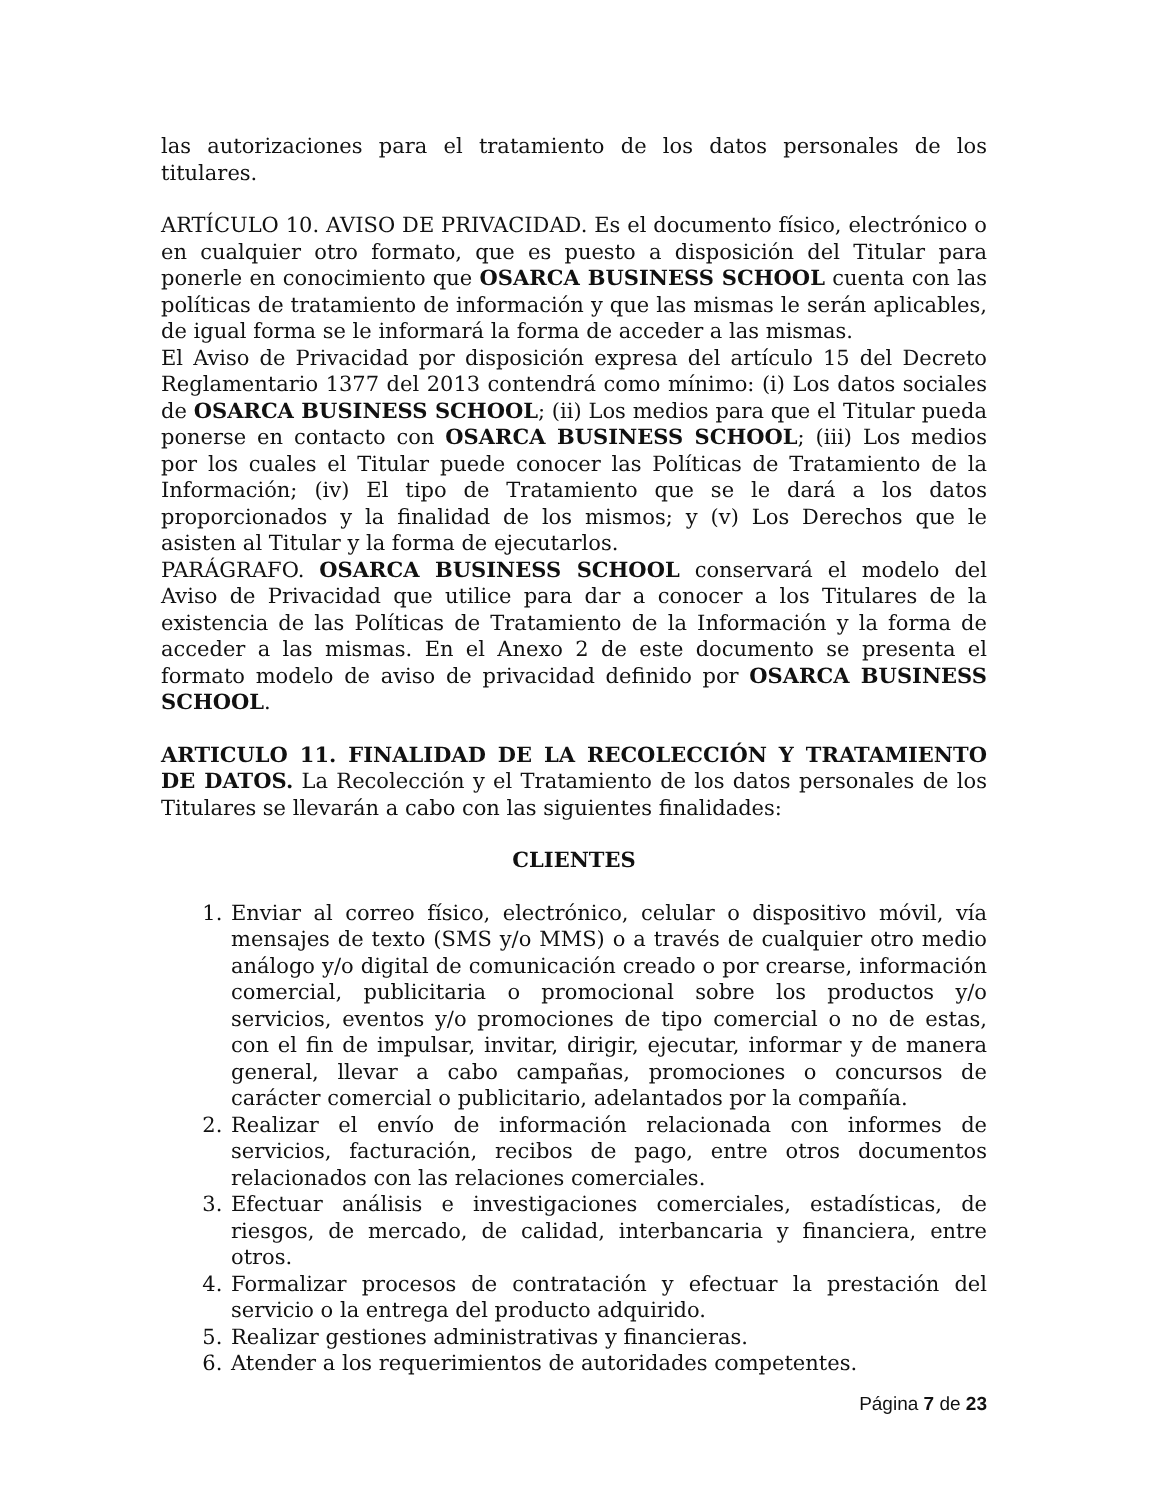las autorizaciones para el tratamiento de los datos personales de los titulares.
ARTÍCULO 10. AVISO DE PRIVACIDAD. Es el documento físico, electrónico o en cualquier otro formato, que es puesto a disposición del Titular para ponerle en conocimiento que OSARCA BUSINESS SCHOOL cuenta con las políticas de tratamiento de información y que las mismas le serán aplicables, de igual forma se le informará la forma de acceder a las mismas.
El Aviso de Privacidad por disposición expresa del artículo 15 del Decreto Reglamentario 1377 del 2013 contendrá como mínimo: (i) Los datos sociales de OSARCA BUSINESS SCHOOL; (ii) Los medios para que el Titular pueda ponerse en contacto con OSARCA BUSINESS SCHOOL; (iii) Los medios por los cuales el Titular puede conocer las Políticas de Tratamiento de la Información; (iv) El tipo de Tratamiento que se le dará a los datos proporcionados y la finalidad de los mismos; y (v) Los Derechos que le asisten al Titular y la forma de ejecutarlos.
PARÁGRAFO. OSARCA BUSINESS SCHOOL conservará el modelo del Aviso de Privacidad que utilice para dar a conocer a los Titulares de la existencia de las Políticas de Tratamiento de la Información y la forma de acceder a las mismas. En el Anexo 2 de este documento se presenta el formato modelo de aviso de privacidad definido por OSARCA BUSINESS SCHOOL.
ARTICULO 11. FINALIDAD DE LA RECOLECCIÓN Y TRATAMIENTO DE DATOS. La Recolección y el Tratamiento de los datos personales de los Titulares se llevarán a cabo con las siguientes finalidades:
CLIENTES
1. Enviar al correo físico, electrónico, celular o dispositivo móvil, vía mensajes de texto (SMS y/o MMS) o a través de cualquier otro medio análogo y/o digital de comunicación creado o por crearse, información comercial, publicitaria o promocional sobre los productos y/o servicios, eventos y/o promociones de tipo comercial o no de estas, con el fin de impulsar, invitar, dirigir, ejecutar, informar y de manera general, llevar a cabo campañas, promociones o concursos de carácter comercial o publicitario, adelantados por la compañía.
2. Realizar el envío de información relacionada con informes de servicios, facturación, recibos de pago, entre otros documentos relacionados con las relaciones comerciales.
3. Efectuar análisis e investigaciones comerciales, estadísticas, de riesgos, de mercado, de calidad, interbancaria y financiera, entre otros.
4. Formalizar procesos de contratación y efectuar la prestación del servicio o la entrega del producto adquirido.
5. Realizar gestiones administrativas y financieras.
6. Atender a los requerimientos de autoridades competentes.
Página 7 de 23